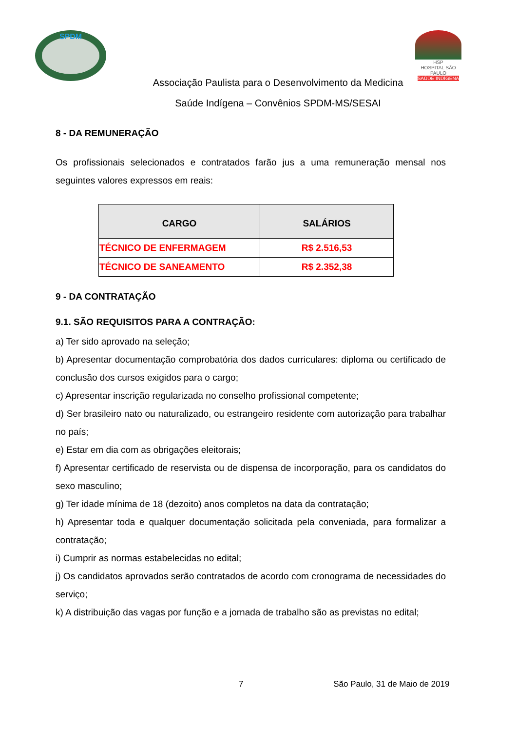SPDM
HSP
HOSPITAL SÃO PAULO
SAÚDE INDÍGENA
Associação Paulista para o Desenvolvimento da Medicina
Saúde Indígena – Convênios SPDM-MS/SESAI
8 - DA REMUNERAÇÃO
Os profissionais selecionados e contratados farão jus a uma remuneração mensal nos seguintes valores expressos em reais:
| CARGO | SALÁRIOS |
| --- | --- |
| TÉCNICO DE ENFERMAGEM | R$ 2.516,53 |
| TÉCNICO DE SANEAMENTO | R$ 2.352,38 |
9 - DA CONTRATAÇÃO
9.1. SÃO REQUISITOS PARA A CONTRAÇÃO:
a) Ter sido aprovado na seleção;
b) Apresentar documentação comprobatória dos dados curriculares: diploma ou certificado de conclusão dos cursos exigidos para o cargo;
c) Apresentar inscrição regularizada no conselho profissional competente;
d) Ser brasileiro nato ou naturalizado, ou estrangeiro residente com autorização para trabalhar no país;
e) Estar em dia com as obrigações eleitorais;
f) Apresentar certificado de reservista ou de dispensa de incorporação, para os candidatos do sexo masculino;
g) Ter idade mínima de 18 (dezoito) anos completos na data da contratação;
h) Apresentar toda e qualquer documentação solicitada pela conveniada, para formalizar a contratação;
i) Cumprir as normas estabelecidas no edital;
j) Os candidatos aprovados serão contratados de acordo com cronograma de necessidades do serviço;
k) A distribuição das vagas por função e a jornada de trabalho são as previstas no edital;
7 São Paulo, 31 de Maio de 2019